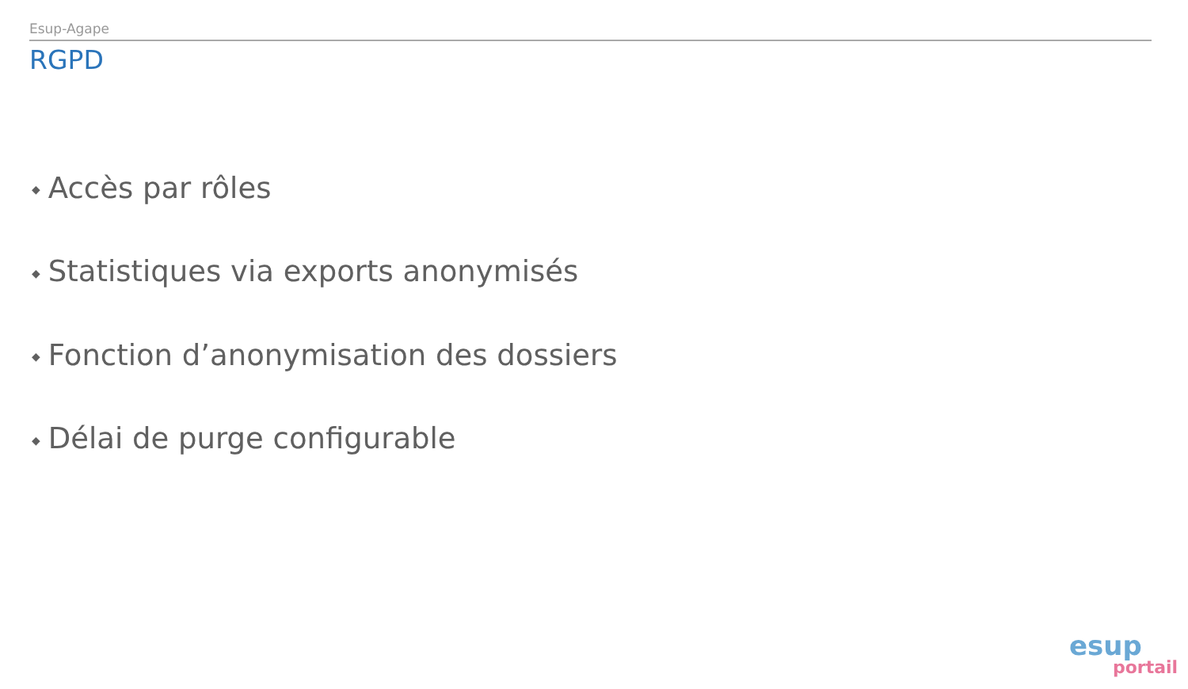Esup-Agape
RGPD
◆ Accès par rôles
◆ Statistiques via exports anonymisés
◆ Fonction d’anonymisation des dossiers
◆ Délai de purge configurable
esup
portail